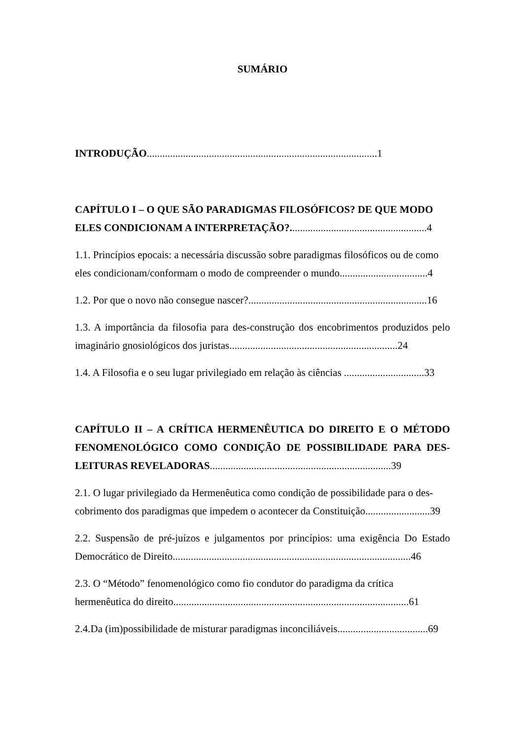SUMÁRIO
INTRODUÇÃO.........................................................................................1
CAPÍTULO I – O QUE SÃO PARADIGMAS FILOSÓFICOS? DE QUE MODO ELES CONDICIONAM A INTERPRETAÇÃO?.....................................................4
1.1. Princípios epocais: a necessária discussão sobre paradigmas filosóficos ou de como eles condicionam/conformam o modo de compreender o mundo..................................4
1.2. Por que o novo não consegue nascer?.....................................................................16
1.3. A importância da filosofia para des-construção dos encobrimentos produzidos pelo imaginário gnosiológicos dos juristas.................................................................24
1.4. A Filosofia e o seu lugar privilegiado em relação às ciências ...............................33
CAPÍTULO II – A CRÍTICA HERMENÊUTICA DO DIREITO E O MÉTODO FENOMENOLÓGICO COMO CONDIÇÃO DE POSSIBILIDADE PARA DES-LEITURAS REVELADORAS......................................................................39
2.1. O lugar privilegiado da Hermenêutica como condição de possibilidade para o des-cobrimento dos paradigmas que impedem o acontecer da Constituição.........................39
2.2. Suspensão de pré-juízos e julgamentos por princípios: uma exigência Do Estado Democrático de Direito............................................................................................46
2.3. O “Método” fenomenológico como fio condutor do paradigma da crítica hermenêutica do direito...........................................................................................61
2.4.Da (im)possibilidade de misturar paradigmas inconciliáveis...................................69